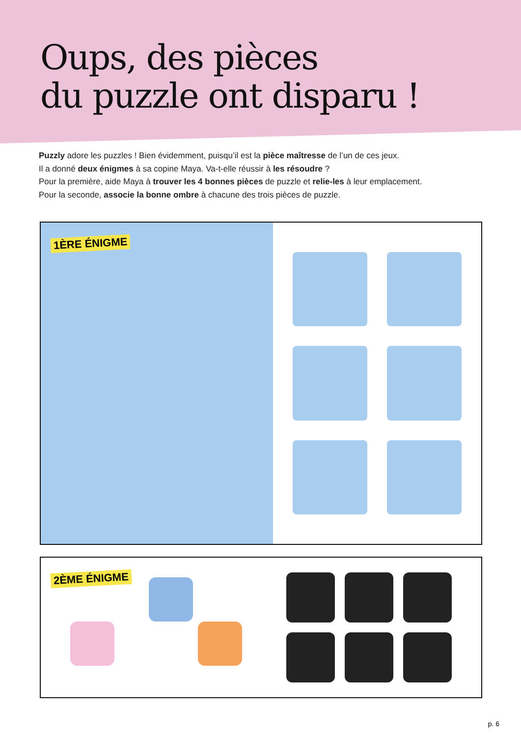Oups, des pièces
du puzzle ont disparu !
Puzzly adore les puzzles ! Bien évidemment, puisqu’il est la pièce maîtresse de l’un de ces jeux.
Il a donné deux énigmes à sa copine Maya. Va-t-elle réussir à les résoudre ?
Pour la première, aide Maya à trouver les 4 bonnes pièces de puzzle et relie-les à leur emplacement.
Pour la seconde, associe la bonne ombre à chacune des trois pièces de puzzle.
1ÈRE ÉNIGME
2ÈME ÉNIGME
p. 6